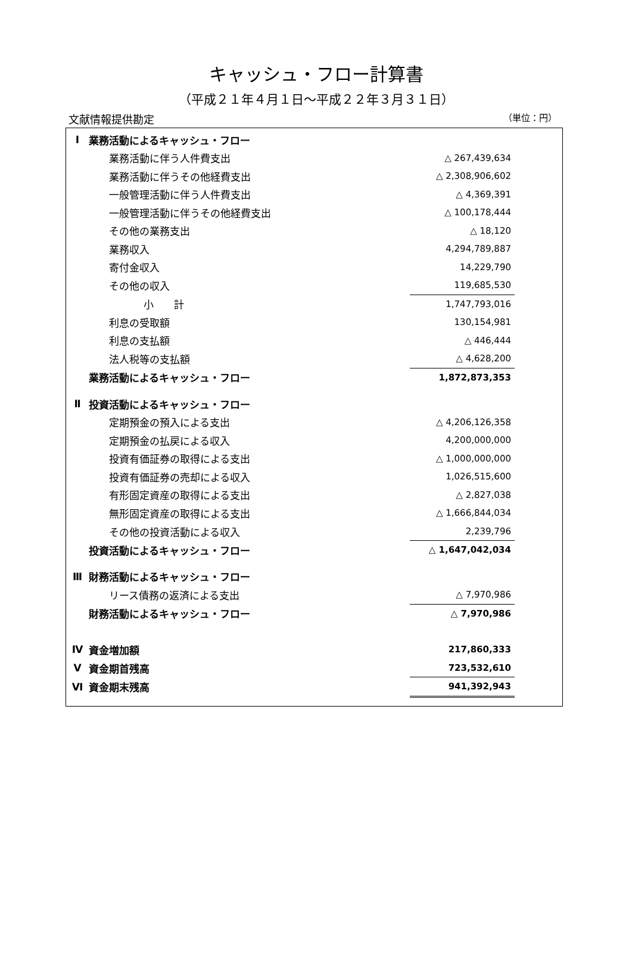キャッシュ・フロー計算書
（平成２１年４月１日～平成２２年３月３１日）
文献情報提供勘定 （単位：円）
| Ⅰ | 業務活動によるキャッシュ・フロー | | |
| | 業務活動に伴う人件費支出 | △ 267,439,634 | |
| | 業務活動に伴うその他経費支出 | △ 2,308,906,602 | |
| | 一般管理活動に伴う人件費支出 | △ 4,369,391 | |
| | 一般管理活動に伴うその他経費支出 | △ 100,178,444 | |
| | その他の業務支出 | △ 18,120 | |
| | 業務収入 | 4,294,789,887 | |
| | 寄付金収入 | 14,229,790 | |
| | その他の収入 | 119,685,530 | |
| | 小 計 | 1,747,793,016 | |
| | 利息の受取額 | 130,154,981 | |
| | 利息の支払額 | △ 446,444 | |
| | 法人税等の支払額 | △ 4,628,200 | |
| | 業務活動によるキャッシュ・フロー | 1,872,873,353 | |
| Ⅱ | 投資活動によるキャッシュ・フロー | | |
| | 定期預金の預入による支出 | △ 4,206,126,358 | |
| | 定期預金の払戻による収入 | 4,200,000,000 | |
| | 投資有価証券の取得による支出 | △ 1,000,000,000 | |
| | 投資有価証券の売却による収入 | 1,026,515,600 | |
| | 有形固定資産の取得による支出 | △ 2,827,038 | |
| | 無形固定資産の取得による支出 | △ 1,666,844,034 | |
| | その他の投資活動による収入 | 2,239,796 | |
| | 投資活動によるキャッシュ・フロー | △ 1,647,042,034 | |
| Ⅲ | 財務活動によるキャッシュ・フロー | | |
| | リース債務の返済による支出 | △ 7,970,986 | |
| | 財務活動によるキャッシュ・フロー | △ 7,970,986 | |
| Ⅳ | 資金増加額 | 217,860,333 | |
| Ⅴ | 資金期首残高 | 723,532,610 | |
| Ⅵ | 資金期末残高 | 941,392,943 | |